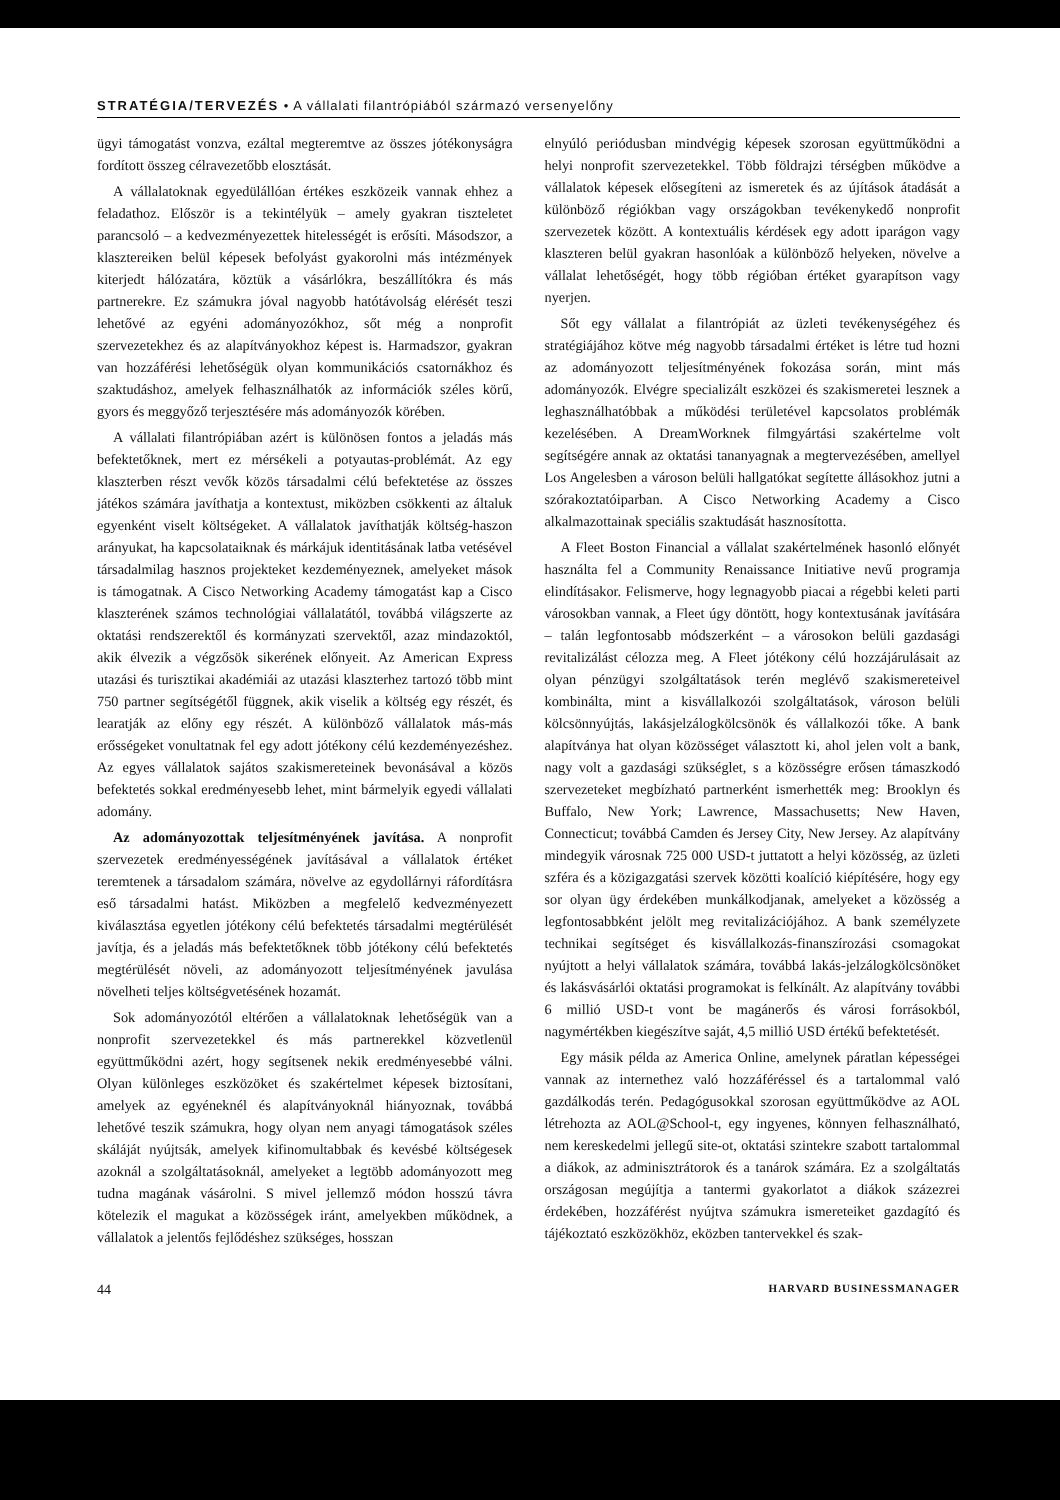STRATÉGIA/TERVEZÉS • A vállalati filantrópiából származó versenyelőny
ügyi támogatást vonzva, ezáltal megteremtve az összes jótékonyságra fordított összeg célravezetőbb elosztását.
A vállalatoknak egyedülállóan értékes eszközeik vannak ehhez a feladathoz. Először is a tekintélyük – amely gyakran tiszteletet parancsoló – a kedvezményezettek hitelességét is erősíti. Másodszor, a klasztereiken belül képesek befolyást gyakorolni más intézmények kiterjedt hálózatára, köztük a vásárlókra, beszállítókra és más partnerekre. Ez számukra jóval nagyobb hatótávolság elérését teszi lehetővé az egyéni adományozókhoz, sőt még a nonprofit szervezetekhez és az alapítványokhoz képest is. Harmadszor, gyakran van hozzáférési lehetőségük olyan kommunikációs csatornákhoz és szaktudáshoz, amelyek felhasználhatók az információk széles körű, gyors és meggyőző terjesztésére más adományozók körében.
A vállalati filantrópiában azért is különösen fontos a jeladás más befektetőknek, mert ez mérsékeli a potyautas-problémát. Az egy klaszterben részt vevők közös társadalmi célú befektetése az összes játékos számára javíthatja a kontextust, miközben csökkenti az általuk egyenként viselt költségeket. A vállalatok javíthatják költség-haszon arányukat, ha kapcsolataiknak és márkájuk identitásának latba vetésével társadalmilag hasznos projekteket kezdeményeznek, amelyeket mások is támogatnak. A Cisco Networking Academy támogatást kap a Cisco klaszterének számos technológiai vállalatától, továbbá világszerte az oktatási rendszerektől és kormányzati szervektől, azaz mindazoktól, akik élvezik a végzősök sikerének előnyeit. Az American Express utazási és turisztikai akadémiái az utazási klaszterhez tartozó több mint 750 partner segítségétől függnek, akik viselik a költség egy részét, és learatják az előny egy részét. A különböző vállalatok más-más erősségeket vonultatnak fel egy adott jótékony célú kezdeményezéshez. Az egyes vállalatok sajátos szakismereteinek bevonásával a közös befektetés sokkal eredményesebb lehet, mint bármelyik egyedi vállalati adomány.
Az adományozottak teljesítményének javítása. A nonprofit szervezetek eredményességének javításával a vállalatok értéket teremtenek a társadalom számára, növelve az egydollárnyi ráfordításra eső társadalmi hatást. Miközben a megfelelő kedvezményezett kiválasztása egyetlen jótékony célú befektetés társadalmi megtérülését javítja, és a jeladás más befektetőknek több jótékony célú befektetés megtérülését növeli, az adományozott teljesítményének javulása növelheti teljes költségvetésének hozamát.
Sok adományozótól eltérően a vállalatoknak lehetőségük van a nonprofit szervezetekkel és más partnerekkel közvetlenül együttműködni azért, hogy segítsenek nekik eredményesebbé válni. Olyan különleges eszközöket és szakértelmet képesek biztosítani, amelyek az egyéneknél és alapítványoknál hiányoznak, továbbá lehetővé teszik számukra, hogy olyan nem anyagi támogatások széles skáláját nyújtsák, amelyek kifinomultabbak és kevésbé költségesek azoknál a szolgáltatásoknál, amelyeket a legtöbb adományozott meg tudna magának vásárolni. S mivel jellemző módon hosszú távra kötelezik el magukat a közösségek iránt, amelyekben működnek, a vállalatok a jelentős fejlődéshez szükséges, hosszan
elnyúló periódusban mindvégig képesek szorosan együttműködni a helyi nonprofit szervezetekkel. Több földrajzi térségben működve a vállalatok képesek elősegíteni az ismeretek és az újítások átadását a különböző régiókban vagy országokban tevékenykedő nonprofit szervezetek között. A kontextuális kérdések egy adott iparágon vagy klaszteren belül gyakran hasonlóak a különböző helyeken, növelve a vállalat lehetőségét, hogy több régióban értéket gyarapítson vagy nyerjen.
Sőt egy vállalat a filantrópiát az üzleti tevékenységéhez és stratégiájához kötve még nagyobb társadalmi értéket is létre tud hozni az adományozott teljesítményének fokozása során, mint más adományozók. Elvégre specializált eszközei és szakismeretei lesznek a leghasználhatóbbak a működési területével kapcsolatos problémák kezelésében. A DreamWorknek filmgyártási szakértelme volt segítségére annak az oktatási tananyagnak a megtervezésében, amellyel Los Angelesben a városon belüli hallgatókat segítette állásokhoz jutni a szórakoztatóiparban. A Cisco Networking Academy a Cisco alkalmazottainak speciális szaktudását hasznosította.
A Fleet Boston Financial a vállalat szakértelmének hasonló előnyét használta fel a Community Renaissance Initiative nevű programja elindításakor. Felismerve, hogy legnagyobb piacai a régebbi keleti parti városokban vannak, a Fleet úgy döntött, hogy kontextusának javítására – talán legfontosabb módszerként – a városokon belüli gazdasági revitalizálást célozza meg. A Fleet jótékony célú hozzájárulásait az olyan pénzügyi szolgáltatások terén meglévő szakismereteivel kombinálta, mint a kisvállalkozói szolgáltatások, városon belüli kölcsönnyújtás, lakásjelzálogkölcsönök és vállalkozói tőke. A bank alapítványa hat olyan közösséget választott ki, ahol jelen volt a bank, nagy volt a gazdasági szükséglet, s a közösségre erősen támaszkodó szervezeteket megbízható partnerként ismerhették meg: Brooklyn és Buffalo, New York; Lawrence, Massachusetts; New Haven, Connecticut; továbbá Camden és Jersey City, New Jersey. Az alapítvány mindegyik városnak 725 000 USD-t juttatott a helyi közösség, az üzleti szféra és a közigazgatási szervek közötti koalíció kiépítésére, hogy egy sor olyan ügy érdekében munkálkodjanak, amelyeket a közösség a legfontosabbként jelölt meg revitalizációjához. A bank személyzete technikai segítséget és kisvállalkozás-finanszírozási csomagokat nyújtott a helyi vállalatok számára, továbbá lakás-jelzálogkölcsönöket és lakásvásárlói oktatási programokat is felkínált. Az alapítvány további 6 millió USD-t vont be magánerős és városi forrásokból, nagymértékben kiegészítve saját, 4,5 millió USD értékű befektetését.
Egy másik példa az America Online, amelynek páratlan képességei vannak az internethez való hozzáféréssel és a tartalommal való gazdálkodás terén. Pedagógusokkal szorosan együttműködve az AOL létrehozta az AOL@School-t, egy ingyenes, könnyen felhasználható, nem kereskedelmi jellegű site-ot, oktatási szintekre szabott tartalommal a diákok, az adminisztrátorok és a tanárok számára. Ez a szolgáltatás országosan megújítja a tantermi gyakorlatot a diákok százezrei érdekében, hozzáférést nyújtva számukra ismereteiket gazdagító és tájékoztató eszközökhöz, eközben tantervekkel és szak-
44 HARVARD BUSINESSMANAGER